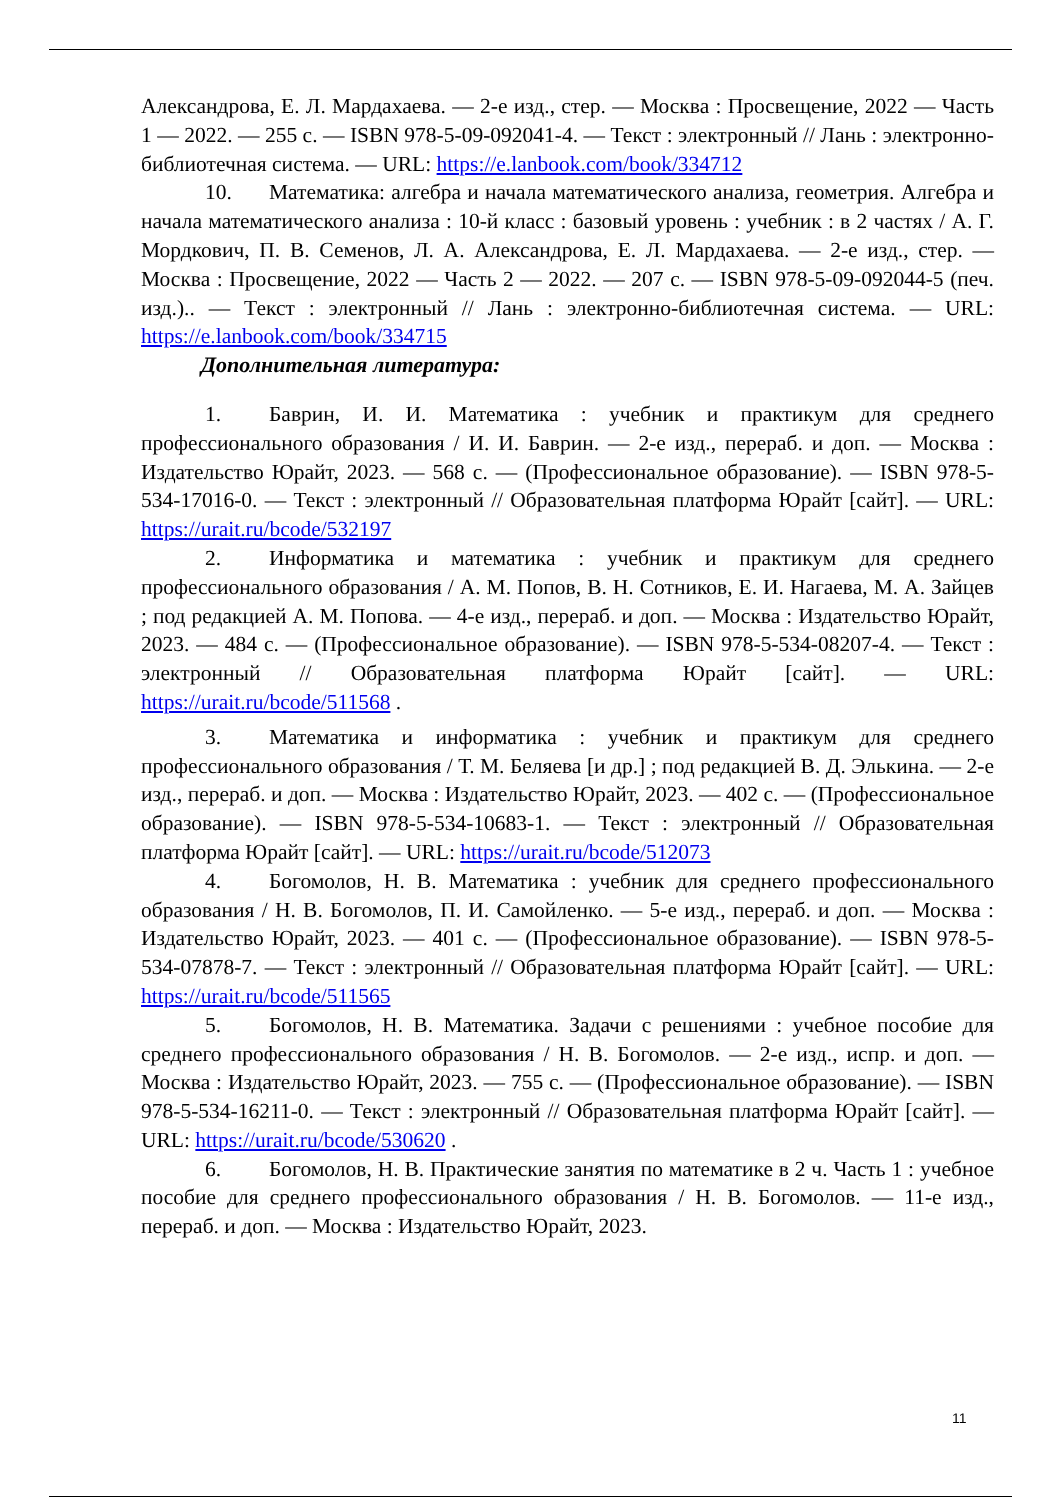Александрова, Е. Л. Мардахаева. — 2-е изд., стер. — Москва : Просвещение, 2022 — Часть 1 — 2022. — 255 с. — ISBN 978-5-09-092041-4. — Текст : электронный // Лань : электронно-библиотечная система. — URL: https://e.lanbook.com/book/334712
10. Математика: алгебра и начала математического анализа, геометрия. Алгебра и начала математического анализа : 10-й класс : базовый уровень : учебник : в 2 частях / А. Г. Мордкович, П. В. Семенов, Л. А. Александрова, Е. Л. Мардахаева. — 2-е изд., стер. — Москва : Просвещение, 2022 — Часть 2 — 2022. — 207 с. — ISBN 978-5-09-092044-5 (печ. изд.).. — Текст : электронный // Лань : электронно-библиотечная система. — URL: https://e.lanbook.com/book/334715
Дополнительная литература:
1. Баврин, И. И. Математика : учебник и практикум для среднего профессионального образования / И. И. Баврин. — 2-е изд., перераб. и доп. — Москва : Издательство Юрайт, 2023. — 568 с. — (Профессиональное образование). — ISBN 978-5-534-17016-0. — Текст : электронный // Образовательная платформа Юрайт [сайт]. — URL: https://urait.ru/bcode/532197
2. Информатика и математика : учебник и практикум для среднего профессионального образования / А. М. Попов, В. Н. Сотников, Е. И. Нагаева, М. А. Зайцев ; под редакцией А. М. Попова. — 4-е изд., перераб. и доп. — Москва : Издательство Юрайт, 2023. — 484 с. — (Профессиональное образование). — ISBN 978-5-534-08207-4. — Текст : электронный // Образовательная платформа Юрайт [сайт]. — URL: https://urait.ru/bcode/511568 .
3. Математика и информатика : учебник и практикум для среднего профессионального образования / Т. М. Беляева [и др.] ; под редакцией В. Д. Элькина. — 2-е изд., перераб. и доп. — Москва : Издательство Юрайт, 2023. — 402 с. — (Профессиональное образование). — ISBN 978-5-534-10683-1. — Текст : электронный // Образовательная платформа Юрайт [сайт]. — URL: https://urait.ru/bcode/512073
4. Богомолов, Н. В. Математика : учебник для среднего профессионального образования / Н. В. Богомолов, П. И. Самойленко. — 5-е изд., перераб. и доп. — Москва : Издательство Юрайт, 2023. — 401 с. — (Профессиональное образование). — ISBN 978-5-534-07878-7. — Текст : электронный // Образовательная платформа Юрайт [сайт]. — URL: https://urait.ru/bcode/511565
5. Богомолов, Н. В. Математика. Задачи с решениями : учебное пособие для среднего профессионального образования / Н. В. Богомолов. — 2-е изд., испр. и доп. — Москва : Издательство Юрайт, 2023. — 755 с. — (Профессиональное образование). — ISBN 978-5-534-16211-0. — Текст : электронный // Образовательная платформа Юрайт [сайт]. — URL: https://urait.ru/bcode/530620 .
6. Богомолов, Н. В. Практические занятия по математике в 2 ч. Часть 1 : учебное пособие для среднего профессионального образования / Н. В. Богомолов. — 11-е изд., перераб. и доп. — Москва : Издательство Юрайт, 2023.
11